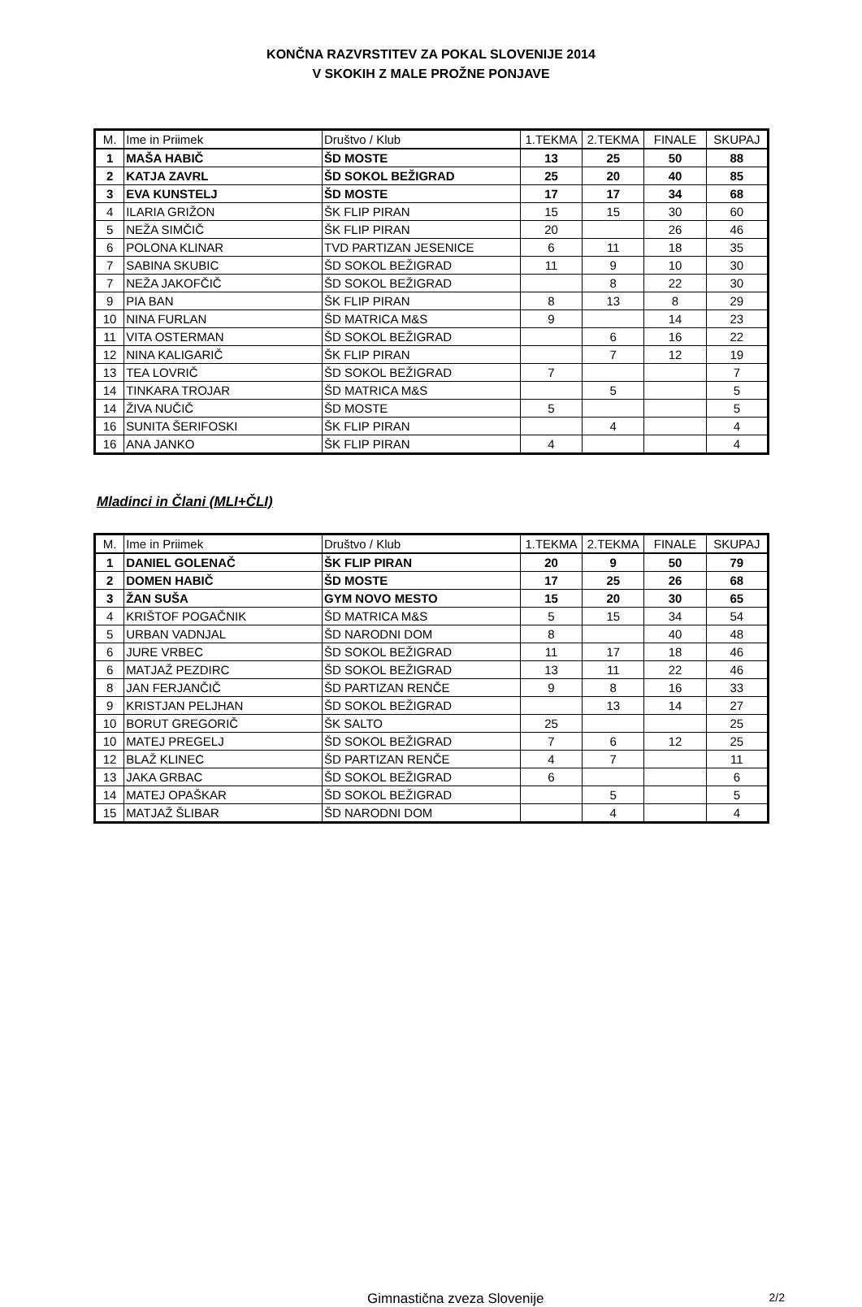KONČNA RAZVRSTITEV ZA POKAL SLOVENIJE 2014
V SKOKIH Z MALE PROŽNE PONJAVE
| M. | Ime in Priimek | Društvo / Klub | 1.TEKMA | 2.TEKMA | FINALE | SKUPAJ |
| --- | --- | --- | --- | --- | --- | --- |
| 1 | MAŠA HABIČ | ŠD MOSTE | 13 | 25 | 50 | 88 |
| 2 | KATJA ZAVRL | ŠD SOKOL BEŽIGRAD | 25 | 20 | 40 | 85 |
| 3 | EVA KUNSTELJ | ŠD MOSTE | 17 | 17 | 34 | 68 |
| 4 | ILARIA GRIŽON | ŠK FLIP PIRAN | 15 | 15 | 30 | 60 |
| 5 | NEŽA SIMČIČ | ŠK FLIP PIRAN | 20 | | 26 | 46 |
| 6 | POLONA KLINAR | TVD PARTIZAN JESENICE | 6 | 11 | 18 | 35 |
| 7 | SABINA SKUBIC | ŠD SOKOL BEŽIGRAD | 11 | 9 | 10 | 30 |
| 7 | NEŽA JAKOFČIČ | ŠD SOKOL BEŽIGRAD | | 8 | 22 | 30 |
| 9 | PIA BAN | ŠK FLIP PIRAN | 8 | 13 | 8 | 29 |
| 10 | NINA FURLAN | ŠD MATRICA M&S | 9 | | 14 | 23 |
| 11 | VITA OSTERMAN | ŠD SOKOL BEŽIGRAD | | 6 | 16 | 22 |
| 12 | NINA KALIGARIČ | ŠK FLIP PIRAN | | 7 | 12 | 19 |
| 13 | TEA LOVRIČ | ŠD SOKOL BEŽIGRAD | 7 | | | 7 |
| 14 | TINKARA TROJAR | ŠD MATRICA M&S | | 5 | | 5 |
| 14 | ŽIVA NUČIČ | ŠD MOSTE | 5 | | | 5 |
| 16 | SUNITA ŠERIFOSKI | ŠK FLIP PIRAN | | 4 | | 4 |
| 16 | ANA JANKO | ŠK FLIP PIRAN | 4 | | | 4 |
Mladinci in Člani (MLI+ČLI)
| M. | Ime in Priimek | Društvo / Klub | 1.TEKMA | 2.TEKMA | FINALE | SKUPAJ |
| --- | --- | --- | --- | --- | --- | --- |
| 1 | DANIEL GOLENAČ | ŠK FLIP PIRAN | 20 | 9 | 50 | 79 |
| 2 | DOMEN HABIČ | ŠD MOSTE | 17 | 25 | 26 | 68 |
| 3 | ŽAN SUŠA | GYM NOVO MESTO | 15 | 20 | 30 | 65 |
| 4 | KRIŠTOF POGAČNIK | ŠD MATRICA M&S | 5 | 15 | 34 | 54 |
| 5 | URBAN VADNJAL | ŠD NARODNI DOM | 8 | | 40 | 48 |
| 6 | JURE VRBEC | ŠD SOKOL BEŽIGRAD | 11 | 17 | 18 | 46 |
| 6 | MATJAŽ PEZDIRC | ŠD SOKOL BEŽIGRAD | 13 | 11 | 22 | 46 |
| 8 | JAN FERJANČIČ | ŠD PARTIZAN RENČE | 9 | 8 | 16 | 33 |
| 9 | KRISTJAN PELJHAN | ŠD SOKOL BEŽIGRAD | | 13 | 14 | 27 |
| 10 | BORUT GREGORIČ | ŠK SALTO | 25 | | | 25 |
| 10 | MATEJ PREGELJ | ŠD SOKOL BEŽIGRAD | 7 | 6 | 12 | 25 |
| 12 | BLAŽ KLINEC | ŠD PARTIZAN RENČE | 4 | 7 | | 11 |
| 13 | JAKA GRBAC | ŠD SOKOL BEŽIGRAD | 6 | | | 6 |
| 14 | MATEJ OPAŠKAR | ŠD SOKOL BEŽIGRAD | | 5 | | 5 |
| 15 | MATJAŽ ŠLIBAR | ŠD NARODNI DOM | | 4 | | 4 |
Gimnastična zveza Slovenije
2/2